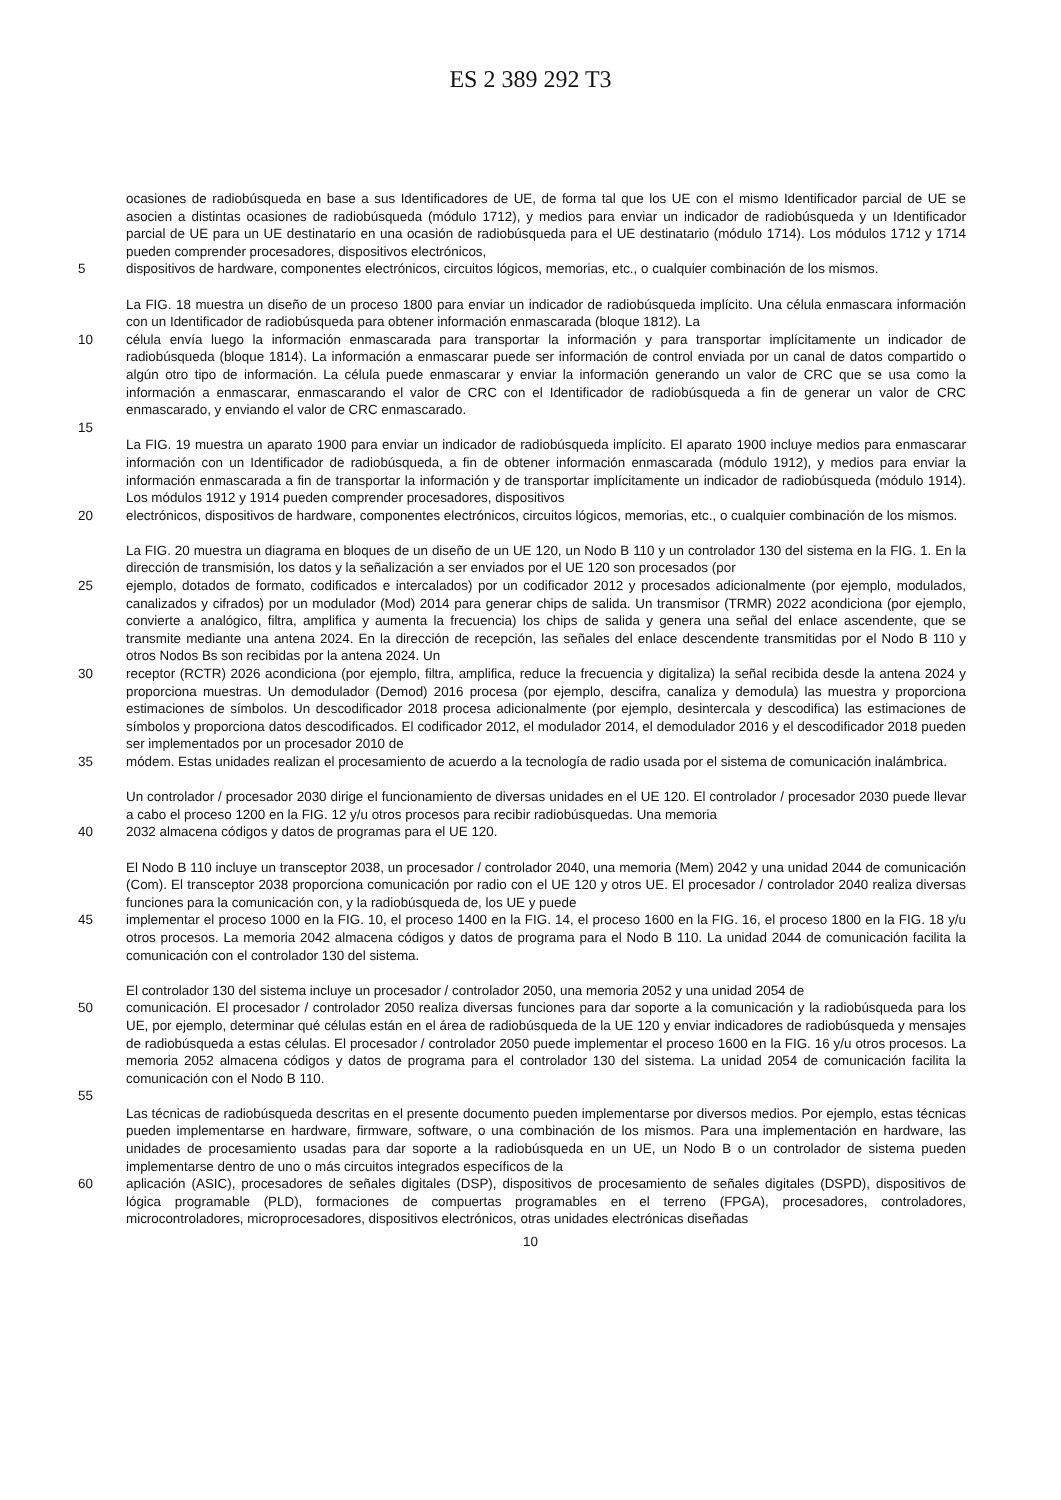ES 2 389 292 T3
ocasiones de radiobúsqueda en base a sus Identificadores de UE, de forma tal que los UE con el mismo Identificador parcial de UE se asocien a distintas ocasiones de radiobúsqueda (módulo 1712), y medios para enviar un indicador de radiobúsqueda y un Identificador parcial de UE para un UE destinatario en una ocasión de radiobúsqueda para el UE destinatario (módulo 1714). Los módulos 1712 y 1714 pueden comprender procesadores, dispositivos electrónicos,
5 dispositivos de hardware, componentes electrónicos, circuitos lógicos, memorias, etc., o cualquier combinación de los mismos.
La FIG. 18 muestra un diseño de un proceso 1800 para enviar un indicador de radiobúsqueda implícito. Una célula enmascara información con un Identificador de radiobúsqueda para obtener información enmascarada (bloque 1812). La
10 célula envía luego la información enmascarada para transportar la información y para transportar implícitamente un indicador de radiobúsqueda (bloque 1814). La información a enmascarar puede ser información de control enviada por un canal de datos compartido o algún otro tipo de información. La célula puede enmascarar y enviar la información generando un valor de CRC que se usa como la información a enmascarar, enmascarando el valor de CRC con el Identificador de radiobúsqueda a fin de generar un valor de CRC enmascarado, y enviando el valor de CRC enmascarado.
15
La FIG. 19 muestra un aparato 1900 para enviar un indicador de radiobúsqueda implícito. El aparato 1900 incluye medios para enmascarar información con un Identificador de radiobúsqueda, a fin de obtener información enmascarada (módulo 1912), y medios para enviar la información enmascarada a fin de transportar la información y de transportar implícitamente un indicador de radiobúsqueda (módulo 1914). Los módulos 1912 y 1914 pueden comprender procesadores, dispositivos
20 electrónicos, dispositivos de hardware, componentes electrónicos, circuitos lógicos, memorias, etc., o cualquier combinación de los mismos.
La FIG. 20 muestra un diagrama en bloques de un diseño de un UE 120, un Nodo B 110 y un controlador 130 del sistema en la FIG. 1. En la dirección de transmisión, los datos y la señalización a ser enviados por el UE 120 son procesados (por
25 ejemplo, dotados de formato, codificados e intercalados) por un codificador 2012 y procesados adicionalmente (por ejemplo, modulados, canalizados y cifrados) por un modulador (Mod) 2014 para generar chips de salida. Un transmisor (TRMR) 2022 acondiciona (por ejemplo, convierte a analógico, filtra, amplifica y aumenta la frecuencia) los chips de salida y genera una señal del enlace ascendente, que se transmite mediante una antena 2024. En la dirección de recepción, las señales del enlace descendente transmitidas por el Nodo B 110 y otros Nodos Bs son recibidas por la antena 2024. Un
30 receptor (RCTR) 2026 acondiciona (por ejemplo, filtra, amplifica, reduce la frecuencia y digitaliza) la señal recibida desde la antena 2024 y proporciona muestras. Un demodulador (Demod) 2016 procesa (por ejemplo, descifra, canaliza y demodula) las muestra y proporciona estimaciones de símbolos. Un descodificador 2018 procesa adicionalmente (por ejemplo, desintercala y descodifica) las estimaciones de símbolos y proporciona datos descodificados. El codificador 2012, el modulador 2014, el demodulador 2016 y el descodificador 2018 pueden ser implementados por un procesador 2010 de
35 módem. Estas unidades realizan el procesamiento de acuerdo a la tecnología de radio usada por el sistema de comunicación inalámbrica.
Un controlador / procesador 2030 dirige el funcionamiento de diversas unidades en el UE 120. El controlador / procesador 2030 puede llevar a cabo el proceso 1200 en la FIG. 12 y/u otros procesos para recibir radiobúsquedas. Una memoria
40 2032 almacena códigos y datos de programas para el UE 120.
El Nodo B 110 incluye un transceptor 2038, un procesador / controlador 2040, una memoria (Mem) 2042 y una unidad 2044 de comunicación (Com). El transceptor 2038 proporciona comunicación por radio con el UE 120 y otros UE. El procesador / controlador 2040 realiza diversas funciones para la comunicación con, y la radiobúsqueda de, los UE y puede
45 implementar el proceso 1000 en la FIG. 10, el proceso 1400 en la FIG. 14, el proceso 1600 en la FIG. 16, el proceso 1800 en la FIG. 18 y/u otros procesos. La memoria 2042 almacena códigos y datos de programa para el Nodo B 110. La unidad 2044 de comunicación facilita la comunicación con el controlador 130 del sistema.
El controlador 130 del sistema incluye un procesador / controlador 2050, una memoria 2052 y una unidad 2054 de
50 comunicación. El procesador / controlador 2050 realiza diversas funciones para dar soporte a la comunicación y la radiobúsqueda para los UE, por ejemplo, determinar qué células están en el área de radiobúsqueda de la UE 120 y enviar indicadores de radiobúsqueda y mensajes de radiobúsqueda a estas células. El procesador / controlador 2050 puede implementar el proceso 1600 en la FIG. 16 y/u otros procesos. La memoria 2052 almacena códigos y datos de programa para el controlador 130 del sistema. La unidad 2054 de comunicación facilita la comunicación con el Nodo B 110.
55
Las técnicas de radiobúsqueda descritas en el presente documento pueden implementarse por diversos medios. Por ejemplo, estas técnicas pueden implementarse en hardware, firmware, software, o una combinación de los mismos. Para una implementación en hardware, las unidades de procesamiento usadas para dar soporte a la radiobúsqueda en un UE, un Nodo B o un controlador de sistema pueden implementarse dentro de uno o más circuitos integrados específicos de la
60 aplicación (ASIC), procesadores de señales digitales (DSP), dispositivos de procesamiento de señales digitales (DSPD), dispositivos de lógica programable (PLD), formaciones de compuertas programables en el terreno (FPGA), procesadores, controladores, microcontroladores, microprocesadores, dispositivos electrónicos, otras unidades electrónicas diseñadas
10